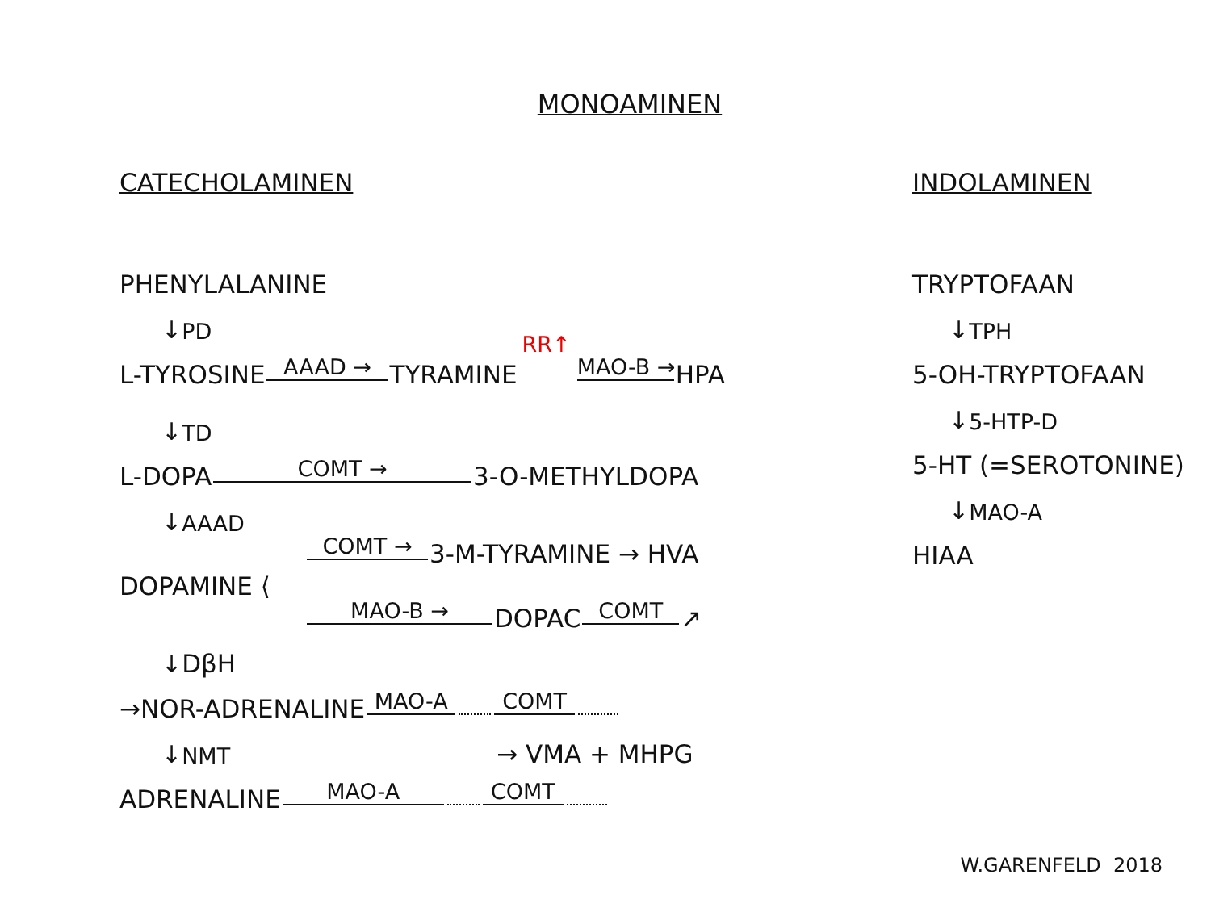MONOAMINEN
CATECHOLAMINEN
PHENYLALANINE
↓ PD
L-TYROSINE AAAD → TYRAMINE RR↑ MAO-B → HPA
↓ TD
L-DOPA COMT → 3-O-METHYLDOPA
↓ AAAD
COMT → 3-M-TYRAMINE → HVA
DOPAMINE ⟨
MAO-B → DOPAC COMT ↗
↓ DβH
→NOR-ADRENALINE MAO-A COMT
↓ NMT → VMA + MHPG
ADRENALINE MAO-A COMT
INDOLAMINEN
TRYPTOFAAN
↓ TPH
5-OH-TRYPTOFAAN
↓ 5-HTP-D
5-HT (=SEROTONINE)
↓ MAO-A
HIAA
W.GARENFELD 2018